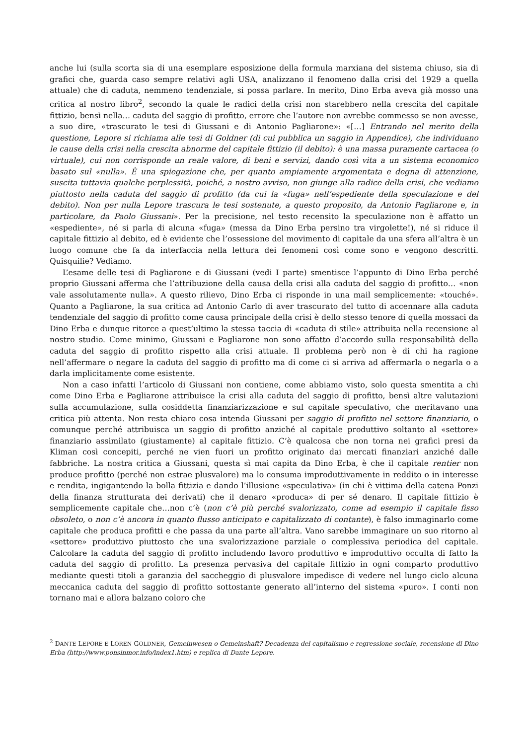anche lui (sulla scorta sia di una esemplare esposizione della formula marxiana del sistema chiuso, sia di grafici che, guarda caso sempre relativi agli USA, analizzano il fenomeno dalla crisi del 1929 a quella attuale) che di caduta, nemmeno tendenziale, si possa parlare. In merito, Dino Erba aveva già mosso una critica al nostro libro<sup>2</sup>, secondo la quale le radici della crisi non starebbero nella crescita del capitale fittizio, bensì nella… caduta del saggio di profitto, errore che l’autore non avrebbe commesso se non avesse, a suo dire, «trascurato le tesi di Giussani e di Antonio Pagliarone»: «[…] Entrando nel merito della questione, Lepore si richiama alle tesi di Goldner (di cui pubblica un saggio in Appendice), che individuano le cause della crisi nella crescita abnorme del capitale fittizio (il debito): è una massa puramente cartacea (o virtuale), cui non corrisponde un reale valore, di beni e servizi, dando così vita a un sistema economico basato sul «nulla». È una spiegazione che, per quanto ampiamente argomentata e degna di attenzione, suscita tuttavia qualche perplessità, poiché, a nostro avviso, non giunge alla radice della crisi, che vediamo piuttosto nella caduta del saggio di profitto (da cui la «fuga» nell’espediente della speculazione e del debito). Non per nulla Lepore trascura le tesi sostenute, a questo proposito, da Antonio Pagliarone e, in particolare, da Paolo Giussani». Per la precisione, nel testo recensito la speculazione non è affatto un «espediente», né si parla di alcuna «fuga» (messa da Dino Erba persino tra virgolette!), né si riduce il capitale fittizio al debito, ed è evidente che l’ossessione del movimento di capitale da una sfera all’altra è un luogo comune che fa da interfaccia nella lettura dei fenomeni così come sono e vengono descritti. Quisquilie? Vediamo.
L’esame delle tesi di Pagliarone e di Giussani (vedi I parte) smentisce l’appunto di Dino Erba perché proprio Giussani afferma che l’attribuzione della causa della crisi alla caduta del saggio di profitto… «non vale assolutamente nulla». A questo rilievo, Dino Erba ci risponde in una mail semplicemente: «touché». Quanto a Pagliarone, la sua critica ad Antonio Carlo di aver trascurato del tutto di accennare alla caduta tendenziale del saggio di profitto come causa principale della crisi è dello stesso tenore di quella mossaci da Dino Erba e dunque ritorce a quest’ultimo la stessa taccia di «caduta di stile» attribuita nella recensione al nostro studio. Come minimo, Giussani e Pagliarone non sono affatto d’accordo sulla responsabilità della caduta del saggio di profitto rispetto alla crisi attuale. Il problema però non è di chi ha ragione nell’affermare o negare la caduta del saggio di profitto ma di come ci si arriva ad affermarla o negarla o a darla implicitamente come esistente.
Non a caso infatti l’articolo di Giussani non contiene, come abbiamo visto, solo questa smentita a chi come Dino Erba e Pagliarone attribuisce la crisi alla caduta del saggio di profitto, bensì altre valutazioni sulla accumulazione, sulla cosiddetta finanziarizzazione e sul capitale speculativo, che meritavano una critica più attenta. Non resta chiaro cosa intenda Giussani per saggio di profitto nel settore finanziario, o comunque perché attribuisca un saggio di profitto anziché al capitale produttivo soltanto al «settore» finanziario assimilato (giustamente) al capitale fittizio. C’è qualcosa che non torna nei grafici presi da Kliman così concepiti, perché ne vien fuori un profitto originato dai mercati finanziari anziché dalle fabbriche. La nostra critica a Giussani, questa sì mai capita da Dino Erba, è che il capitale rentier non produce profitto (perché non estrae plusvalore) ma lo consuma improduttiva­mente in reddito o in interesse e rendita, ingigantendo la bolla fittizia e dando l’illusione «speculativa» (in chi è vittima della catena Ponzi della finanza strutturata dei derivati) che il denaro «produca» di per sé denaro. Il capitale fittizio è semplicemente capitale che…non c’è (non c’è più perché svalorizzato, come ad esempio il capitale fisso obsoleto, o non c’è ancora in quanto flusso anticipato e capitalizzato di contante), è falso immaginarlo come capitale che produca profitti e che passa da una parte all’altra. Vano sarebbe immaginare un suo ritorno al «settore» produttivo piuttosto che una svalorizzazione parziale o complessiva periodica del capitale. Calcolare la caduta del saggio di profitto includendo lavoro produttivo e improduttivo occulta di fatto la caduta del saggio di profitto. La presenza pervasiva del capitale fittizio in ogni comparto produttivo mediante questi titoli a garanzia del saccheggio di plusvalore impedisce di vedere nel lungo ciclo alcuna meccanica caduta del saggio di profitto sottostante generato all’interno del sistema «puro». I conti non tornano mai e allora balzano coloro che
<sup>2</sup> DANTE LEPORE E LOREN GOLDNER, Gemeinwesen o Gemeinshaft? Decadenza del capitalismo e regressione sociale, recensione di Dino Erba (http://www.ponsinmor.info/index1.htm) e replica di Dante Lepore.